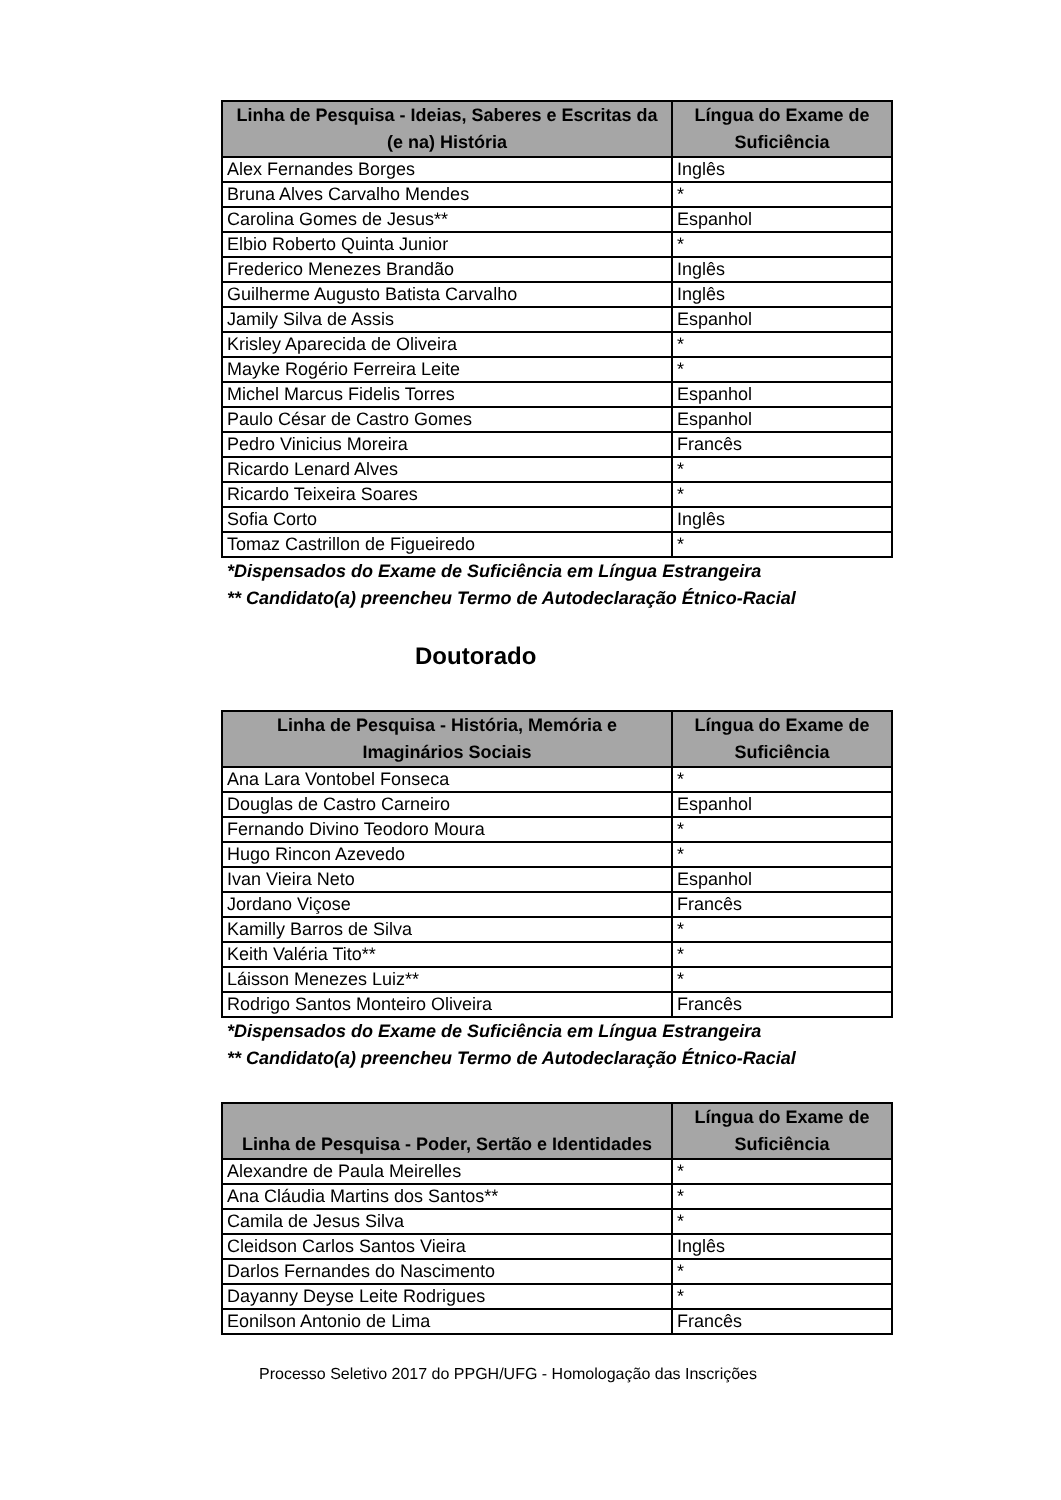| Linha de Pesquisa - Ideias, Saberes e Escritas da (e na) História | Língua do Exame de Suficiência |
| --- | --- |
| Alex Fernandes Borges | Inglês |
| Bruna Alves Carvalho Mendes | * |
| Carolina Gomes de Jesus** | Espanhol |
| Elbio Roberto Quinta Junior | * |
| Frederico Menezes Brandão | Inglês |
| Guilherme Augusto Batista Carvalho | Inglês |
| Jamily Silva de Assis | Espanhol |
| Krisley Aparecida de Oliveira | * |
| Mayke Rogério Ferreira Leite | * |
| Michel Marcus Fidelis Torres | Espanhol |
| Paulo César de Castro Gomes | Espanhol |
| Pedro Vinicius Moreira | Francês |
| Ricardo Lenard Alves | * |
| Ricardo Teixeira Soares | * |
| Sofia Corto | Inglês |
| Tomaz Castrillon de Figueiredo | * |
*Dispensados do Exame de Suficiência em Língua Estrangeira
** Candidato(a) preencheu Termo de Autodeclaração Étnico-Racial
Doutorado
| Linha de Pesquisa - História, Memória e Imaginários Sociais | Língua do Exame de Suficiência |
| --- | --- |
| Ana Lara Vontobel Fonseca | * |
| Douglas de Castro Carneiro | Espanhol |
| Fernando Divino Teodoro Moura | * |
| Hugo Rincon Azevedo | * |
| Ivan Vieira Neto | Espanhol |
| Jordano Viçose | Francês |
| Kamilly Barros de Silva | * |
| Keith Valéria Tito** | * |
| Láisson Menezes Luiz** | * |
| Rodrigo Santos Monteiro Oliveira | Francês |
*Dispensados do Exame de Suficiência em Língua Estrangeira
** Candidato(a) preencheu Termo de Autodeclaração Étnico-Racial
| Linha de Pesquisa - Poder, Sertão e Identidades | Língua do Exame de Suficiência |
| --- | --- |
| Alexandre de Paula Meirelles | * |
| Ana Cláudia Martins dos Santos** | * |
| Camila de Jesus Silva | * |
| Cleidson Carlos Santos Vieira | Inglês |
| Darlos Fernandes do Nascimento | * |
| Dayanny Deyse Leite Rodrigues | * |
| Eonilson Antonio de Lima | Francês |
Processo Seletivo 2017 do PPGH/UFG - Homologação das Inscrições